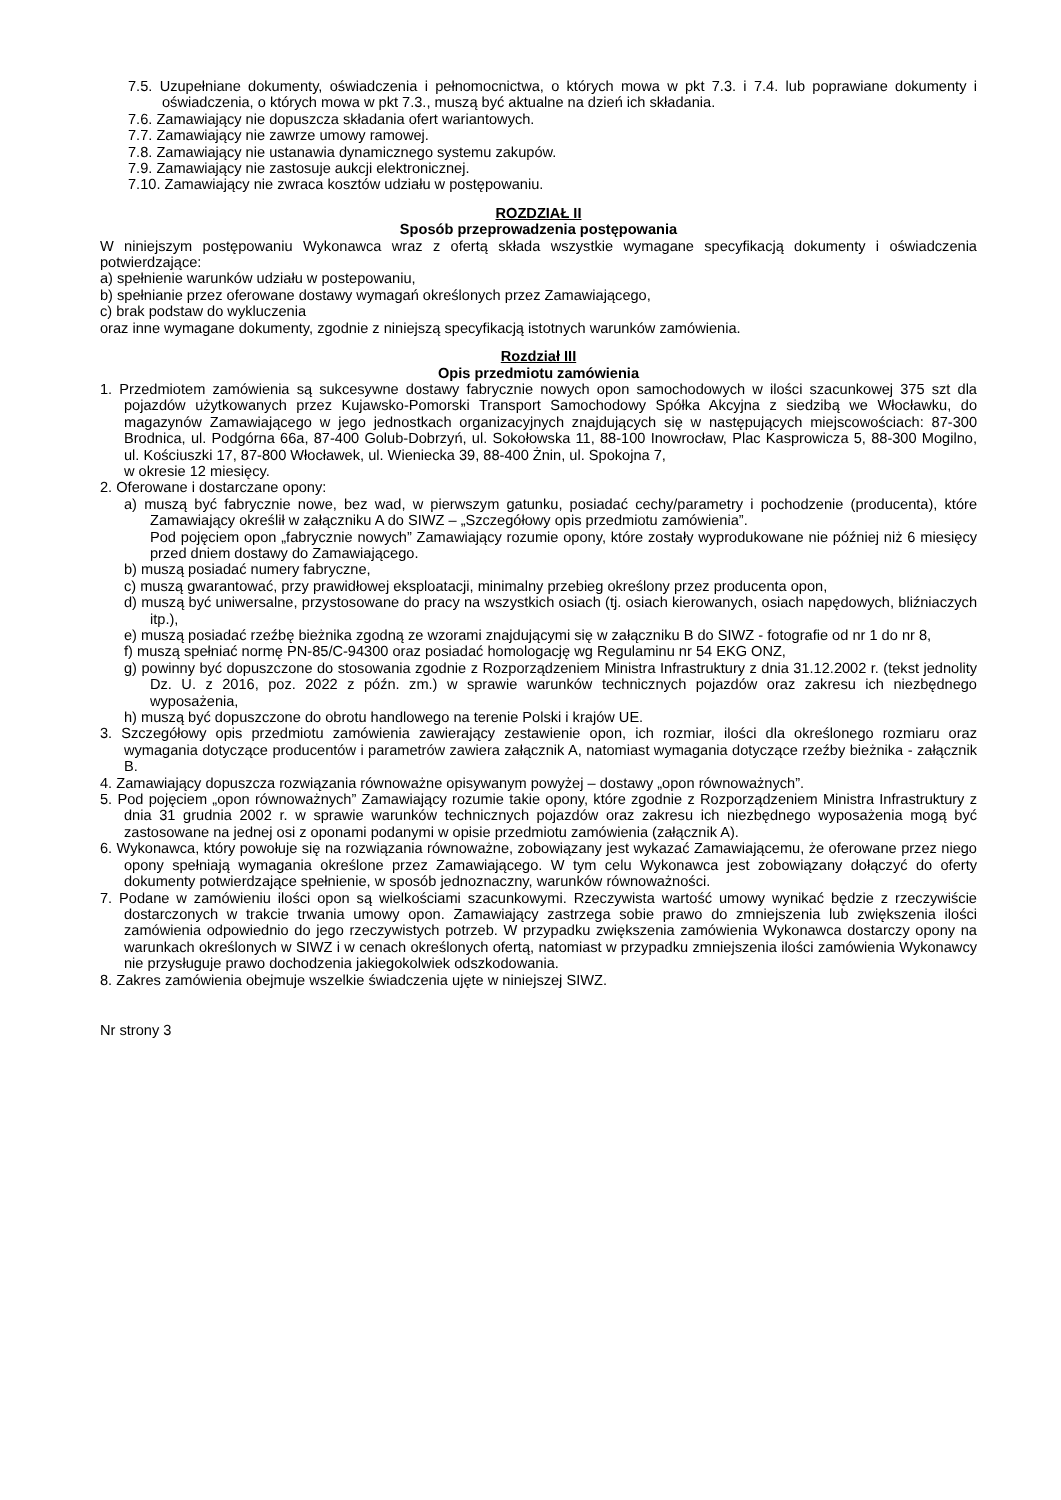7.5. Uzupełniane dokumenty, oświadczenia i pełnomocnictwa, o których mowa w pkt 7.3. i 7.4. lub poprawiane dokumenty i oświadczenia, o których mowa w pkt 7.3., muszą być aktualne na dzień ich składania.
7.6. Zamawiający nie dopuszcza składania ofert wariantowych.
7.7. Zamawiający nie zawrze umowy ramowej.
7.8. Zamawiający nie ustanawia dynamicznego systemu zakupów.
7.9. Zamawiający nie zastosuje aukcji elektronicznej.
7.10. Zamawiający nie zwraca kosztów udziału w postępowaniu.
ROZDZIAŁ II
Sposób przeprowadzenia postępowania
W niniejszym postępowaniu Wykonawca wraz z ofertą składa wszystkie wymagane specyfikacją dokumenty i oświadczenia potwierdzające:
a) spełnienie warunków udziału w postepowaniu,
b) spełnianie przez oferowane dostawy wymagań określonych przez Zamawiającego,
c) brak podstaw do wykluczenia
oraz inne wymagane dokumenty, zgodnie z niniejszą specyfikacją istotnych warunków zamówienia.
Rozdział III
Opis przedmiotu zamówienia
1. Przedmiotem zamówienia są sukcesywne dostawy fabrycznie nowych opon samochodowych w ilości szacunkowej 375 szt dla pojazdów użytkowanych przez Kujawsko-Pomorski Transport Samochodowy Spółka Akcyjna z siedzibą we Włocławku, do magazynów Zamawiającego w jego jednostkach organizacyjnych znajdujących się w następujących miejscowościach: 87-300 Brodnica, ul. Podgórna 66a, 87-400 Golub-Dobrzyń, ul. Sokołowska 11, 88-100 Inowrocław, Plac Kasprowicza 5, 88-300 Mogilno, ul. Kościuszki 17, 87-800 Włocławek, ul. Wieniecka 39, 88-400 Żnin, ul. Spokojna 7,
w okresie 12 miesięcy.
2. Oferowane i dostarczane opony:
a) muszą być fabrycznie nowe, bez wad, w pierwszym gatunku, posiadać cechy/parametry i pochodzenie (producenta), które Zamawiający określił w załączniku A do SIWZ – „Szczegółowy opis przedmiotu zamówienia”.
Pod pojęciem opon „fabrycznie nowych” Zamawiający rozumie opony, które zostały wyprodukowane nie później niż 6 miesięcy przed dniem dostawy do Zamawiającego.
b) muszą posiadać numery fabryczne,
c) muszą gwarantować, przy prawidłowej eksploatacji, minimalny przebieg określony przez producenta opon,
d) muszą być uniwersalne, przystosowane do pracy na wszystkich osiach (tj. osiach kierowanych, osiach napędowych, bliźniaczych itp.),
e) muszą posiadać rzeźbę bieżnika zgodną ze wzorami znajdującymi się w załączniku B do SIWZ - fotografie od nr 1 do nr 8,
f) muszą spełniać normę PN-85/C-94300 oraz posiadać homologację wg Regulaminu nr 54 EKG ONZ,
g) powinny być dopuszczone do stosowania zgodnie z Rozporządzeniem Ministra Infrastruktury z dnia 31.12.2002 r. (tekst jednolity Dz. U. z 2016, poz. 2022 z późn. zm.) w sprawie warunków technicznych pojazdów oraz zakresu ich niezbędnego wyposażenia,
h) muszą być dopuszczone do obrotu handlowego na terenie Polski i krajów UE.
3. Szczegółowy opis przedmiotu zamówienia zawierający zestawienie opon, ich rozmiar, ilości dla określonego rozmiaru oraz wymagania dotyczące producentów i parametrów zawiera załącznik A, natomiast wymagania dotyczące rzeźby bieżnika - załącznik B.
4. Zamawiający dopuszcza rozwiązania równoważne opisywanym powyżej – dostawy „opon równoważnych”.
5. Pod pojęciem „opon równoważnych” Zamawiający rozumie takie opony, które zgodnie z Rozporządzeniem Ministra Infrastruktury z dnia 31 grudnia 2002 r. w sprawie warunków technicznych pojazdów oraz zakresu ich niezbędnego wyposażenia mogą być zastosowane na jednej osi z oponami podanymi w opisie przedmiotu zamówienia (załącznik A).
6. Wykonawca, który powołuje się na rozwiązania równoważne, zobowiązany jest wykazać Zamawiającemu, że oferowane przez niego opony spełniają wymagania określone przez Zamawiającego. W tym celu Wykonawca jest zobowiązany dołączyć do oferty dokumenty potwierdzające spełnienie, w sposób jednoznaczny, warunków równoważności.
7. Podane w zamówieniu ilości opon są wielkościami szacunkowymi. Rzeczywista wartość umowy wynikać będzie z rzeczywiście dostarczonych w trakcie trwania umowy opon. Zamawiający zastrzega sobie prawo do zmniejszenia lub zwiększenia ilości zamówienia odpowiednio do jego rzeczywistych potrzeb. W przypadku zwiększenia zamówienia Wykonawca dostarczy opony na warunkach określonych w SIWZ i w cenach określonych ofertą, natomiast w przypadku zmniejszenia ilości zamówienia Wykonawcy nie przysługuje prawo dochodzenia jakiegokolwiek odszkodowania.
8. Zakres zamówienia obejmuje wszelkie świadczenia ujęte w niniejszej SIWZ.
Nr strony 3